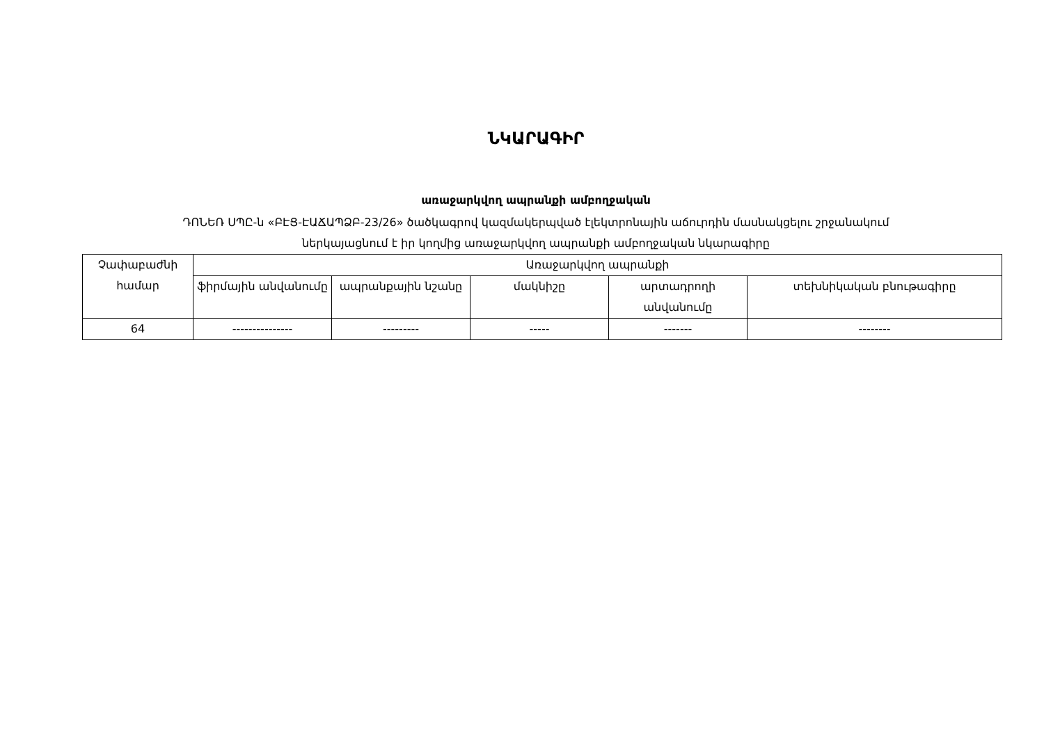ՆԿԱՐԱԳԻՐ
առաջարկվող ապրանքի ամբողջական
ԴՈՆԵՌ ՍՊԸ-ն «ԲԷՑ-ԷԱՃԱՊՁԲ-23/26» ծածկագրով կազմակերպված էլեկտրոնային աճուրդին մասնակցելու շրջանակում
ներկայացնում է իր կողմից առաջարկվող ապրանքի ամբողջական նկարագիրը
| Չափաբաժնի համար | Առաջարկվող ապրանքի | | | | |
| --- | --- | --- | --- | --- | --- |
| | ֆիրմային անվանումը | ապրանքային նշանը | մակնիշը | արտադրողի անվանումը | տեխնիկական բնութագիրը |
| 64 | --------------- | --------- | ----- | ------- | -------- |